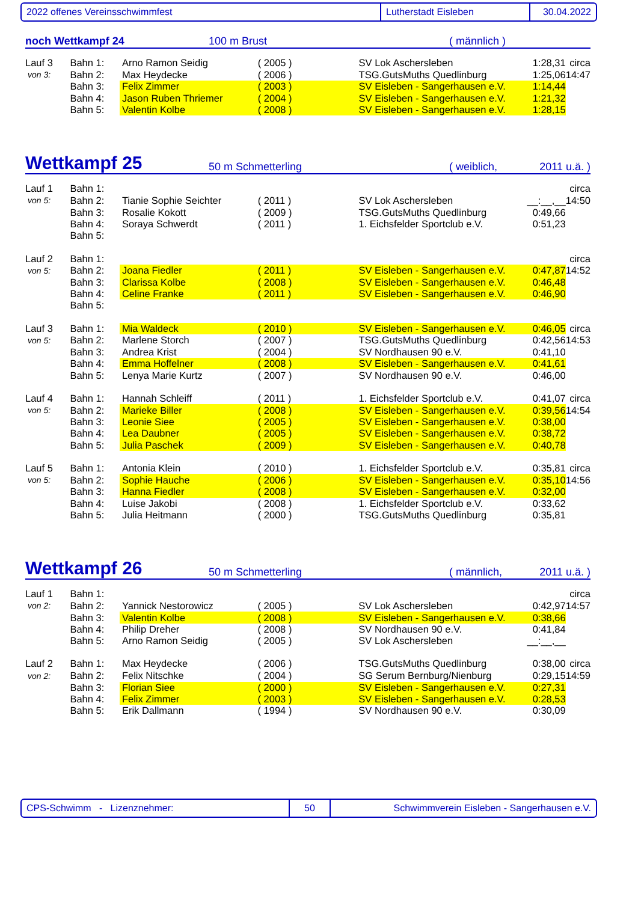2022 offenes Vereinsschwimmfest Lutherstadt Eisleben 30.04.2022
noch Wettkampf 24
100 m Brust
( männlich )
| Lauf 3 | Bahn 1: | Arno Ramon Seidig | ( 2005 ) | SV Lok Aschersleben | 1:28,31 | circa |
| von 3: | Bahn 2: | Max Heydecke | ( 2006 ) | TSG.GutsMuths Quedlinburg | 1:25,06 | 14:47 |
| | Bahn 3: | Felix Zimmer | ( 2003 ) | SV Eisleben - Sangerhausen e.V. | 1:14,44 | |
| | Bahn 4: | Jason Ruben Thriemer | ( 2004 ) | SV Eisleben - Sangerhausen e.V. | 1:21,32 | |
| | Bahn 5: | Valentin Kolbe | ( 2008 ) | SV Eisleben - Sangerhausen e.V. | 1:28,15 | |
Wettkampf 25
50 m Schmetterling
( weiblich,
2011 u.ä. )
| Lauf 1 | Bahn 1: | | | | | circa |
| von 5: | Bahn 2: | Tianie Sophie Seichter | ( 2011 ) | SV Lok Aschersleben | __:__,__ | 14:50 |
| | Bahn 3: | Rosalie Kokott | ( 2009 ) | TSG.GutsMuths Quedlinburg | 0:49,66 | |
| | Bahn 4: | Soraya Schwerdt | ( 2011 ) | 1. Eichsfelder Sportclub e.V. | 0:51,23 | |
| | Bahn 5: | | | | | |
| Lauf 2 | Bahn 1: | | | | | circa |
| von 5: | Bahn 2: | Joana Fiedler | ( 2011 ) | SV Eisleben - Sangerhausen e.V. | 0:47,87 | 14:52 |
| | Bahn 3: | Clarissa Kolbe | ( 2008 ) | SV Eisleben - Sangerhausen e.V. | 0:46,48 | |
| | Bahn 4: | Celine Franke | ( 2011 ) | SV Eisleben - Sangerhausen e.V. | 0:46,90 | |
| | Bahn 5: | | | | | |
| Lauf 3 | Bahn 1: | Mia Waldeck | ( 2010 ) | SV Eisleben - Sangerhausen e.V. | 0:46,05 | circa |
| von 5: | Bahn 2: | Marlene Storch | ( 2007 ) | TSG.GutsMuths Quedlinburg | 0:42,56 | 14:53 |
| | Bahn 3: | Andrea Krist | ( 2004 ) | SV Nordhausen 90 e.V. | 0:41,10 | |
| | Bahn 4: | Emma Hoffelner | ( 2008 ) | SV Eisleben - Sangerhausen e.V. | 0:41,61 | |
| | Bahn 5: | Lenya Marie Kurtz | ( 2007 ) | SV Nordhausen 90 e.V. | 0:46,00 | |
| Lauf 4 | Bahn 1: | Hannah Schleiff | ( 2011 ) | 1. Eichsfelder Sportclub e.V. | 0:41,07 | circa |
| von 5: | Bahn 2: | Marieke Biller | ( 2008 ) | SV Eisleben - Sangerhausen e.V. | 0:39,56 | 14:54 |
| | Bahn 3: | Leonie Siee | ( 2005 ) | SV Eisleben - Sangerhausen e.V. | 0:38,00 | |
| | Bahn 4: | Lea Daubner | ( 2005 ) | SV Eisleben - Sangerhausen e.V. | 0:38,72 | |
| | Bahn 5: | Julia Paschek | ( 2009 ) | SV Eisleben - Sangerhausen e.V. | 0:40,78 | |
| Lauf 5 | Bahn 1: | Antonia Klein | ( 2010 ) | 1. Eichsfelder Sportclub e.V. | 0:35,81 | circa |
| von 5: | Bahn 2: | Sophie Hauche | ( 2006 ) | SV Eisleben - Sangerhausen e.V. | 0:35,10 | 14:56 |
| | Bahn 3: | Hanna Fiedler | ( 2008 ) | SV Eisleben - Sangerhausen e.V. | 0:32,00 | |
| | Bahn 4: | Luise Jakobi | ( 2008 ) | 1. Eichsfelder Sportclub e.V. | 0:33,62 | |
| | Bahn 5: | Julia Heitmann | ( 2000 ) | TSG.GutsMuths Quedlinburg | 0:35,81 | |
Wettkampf 26
50 m Schmetterling
( männlich,
2011 u.ä. )
| Lauf 1 | Bahn 1: | | | | | circa |
| von 2: | Bahn 2: | Yannick Nestorowicz | ( 2005 ) | SV Lok Aschersleben | 0:42,97 | 14:57 |
| | Bahn 3: | Valentin Kolbe | ( 2008 ) | SV Eisleben - Sangerhausen e.V. | 0:38,66 | |
| | Bahn 4: | Philip Dreher | ( 2008 ) | SV Nordhausen 90 e.V. | 0:41,84 | |
| | Bahn 5: | Arno Ramon Seidig | ( 2005 ) | SV Lok Aschersleben | __:__,__ | |
| Lauf 2 | Bahn 1: | Max Heydecke | ( 2006 ) | TSG.GutsMuths Quedlinburg | 0:38,00 | circa |
| von 2: | Bahn 2: | Felix Nitschke | ( 2004 ) | SG Serum Bernburg/Nienburg | 0:29,15 | 14:59 |
| | Bahn 3: | Florian Siee | ( 2000 ) | SV Eisleben - Sangerhausen e.V. | 0:27,31 | |
| | Bahn 4: | Felix Zimmer | ( 2003 ) | SV Eisleben - Sangerhausen e.V. | 0:28,53 | |
| | Bahn 5: | Erik Dallmann | ( 1994 ) | SV Nordhausen 90 e.V. | 0:30,09 | |
CPS-Schwimm - Lizenznehmer: 50
Schwimmverein Eisleben - Sangerhausen e.V.